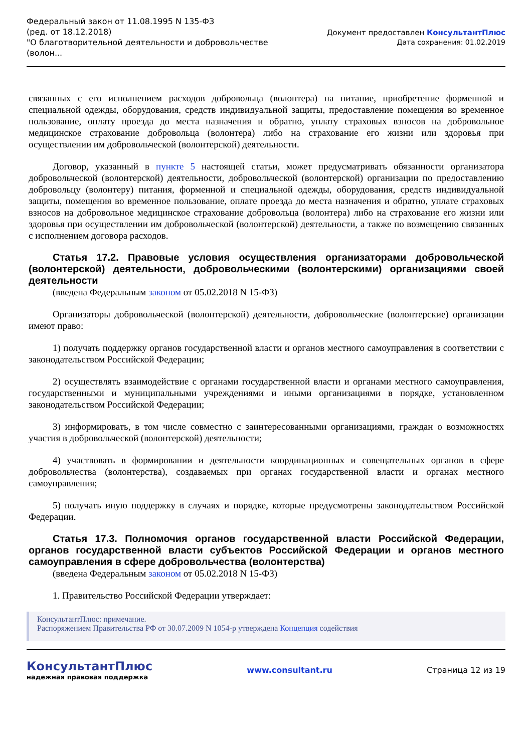Федеральный закон от 11.08.1995 N 135-ФЗ
(ред. от 18.12.2018)
"О благотворительной деятельности и добровольчестве
(волон...
Документ предоставлен КонсультантПлюс
Дата сохранения: 01.02.2019
связанных с его исполнением расходов добровольца (волонтера) на питание, приобретение форменной и специальной одежды, оборудования, средств индивидуальной защиты, предоставление помещения во временное пользование, оплату проезда до места назначения и обратно, уплату страховых взносов на добровольное медицинское страхование добровольца (волонтера) либо на страхование его жизни или здоровья при осуществлении им добровольческой (волонтерской) деятельности.
Договор, указанный в пункте 5 настоящей статьи, может предусматривать обязанности организатора добровольческой (волонтерской) деятельности, добровольческой (волонтерской) организации по предоставлению добровольцу (волонтеру) питания, форменной и специальной одежды, оборудования, средств индивидуальной защиты, помещения во временное пользование, оплате проезда до места назначения и обратно, уплате страховых взносов на добровольное медицинское страхование добровольца (волонтера) либо на страхование его жизни или здоровья при осуществлении им добровольческой (волонтерской) деятельности, а также по возмещению связанных с исполнением договора расходов.
Статья 17.2. Правовые условия осуществления организаторами добровольческой (волонтерской) деятельности, добровольческими (волонтерскими) организациями своей деятельности
(введена Федеральным законом от 05.02.2018 N 15-ФЗ)
Организаторы добровольческой (волонтерской) деятельности, добровольческие (волонтерские) организации имеют право:
1) получать поддержку органов государственной власти и органов местного самоуправления в соответствии с законодательством Российской Федерации;
2) осуществлять взаимодействие с органами государственной власти и органами местного самоуправления, государственными и муниципальными учреждениями и иными организациями в порядке, установленном законодательством Российской Федерации;
3) информировать, в том числе совместно с заинтересованными организациями, граждан о возможностях участия в добровольческой (волонтерской) деятельности;
4) участвовать в формировании и деятельности координационных и совещательных органов в сфере добровольчества (волонтерства), создаваемых при органах государственной власти и органах местного самоуправления;
5) получать иную поддержку в случаях и порядке, которые предусмотрены законодательством Российской Федерации.
Статья 17.3. Полномочия органов государственной власти Российской Федерации, органов государственной власти субъектов Российской Федерации и органов местного самоуправления в сфере добровольчества (волонтерства)
(введена Федеральным законом от 05.02.2018 N 15-ФЗ)
1. Правительство Российской Федерации утверждает:
КонсультантПлюс: примечание.
Распоряжением Правительства РФ от 30.07.2009 N 1054-р утверждена Концепция содействия
КонсультантПлюс
надежная правовая поддержка
www.consultant.ru Страница 12 из 19